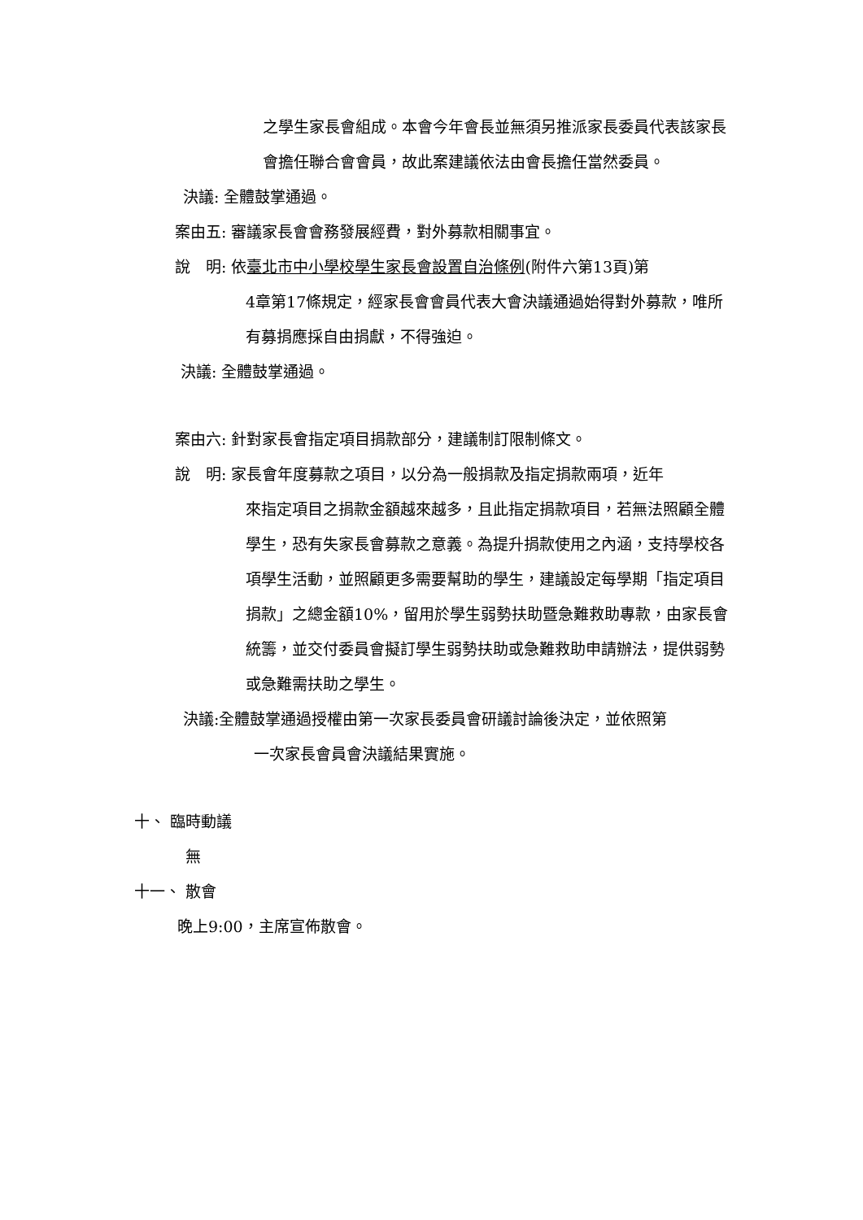之學生家長會組成。本會今年會長並無須另推派家長委員代表該家長會擔任聯合會會員，故此案建議依法由會長擔任當然委員。
決議: 全體鼓掌通過。
案由五: 審議家長會會務發展經費，對外募款相關事宜。
說　明: 依臺北市中小學校學生家長會設置自治條例(附件六第13頁)第
4章第17條規定，經家長會會員代表大會決議通過始得對外募款，唯所有募捐應採自由捐獻，不得強迫。
決議: 全體鼓掌通過。
案由六: 針對家長會指定項目捐款部分，建議制訂限制條文。
說　明: 家長會年度募款之項目，以分為一般捐款及指定捐款兩項，近年
來指定項目之捐款金額越來越多，且此指定捐款項目，若無法照顧全體學生，恐有失家長會募款之意義。為提升捐款使用之內涵，支持學校各項學生活動，並照顧更多需要幫助的學生，建議設定每學期「指定項目捐款」之總金額10%，留用於學生弱勢扶助暨急難救助專款，由家長會統籌，並交付委員會擬訂學生弱勢扶助或急難救助申請辦法，提供弱勢或急難需扶助之學生。
決議:全體鼓掌通過授權由第一次家長委員會研議討論後決定，並依照第
一次家長會員會決議結果實施。
十、 臨時動議
無
十一、 散會
晚上9:00，主席宣佈散會。